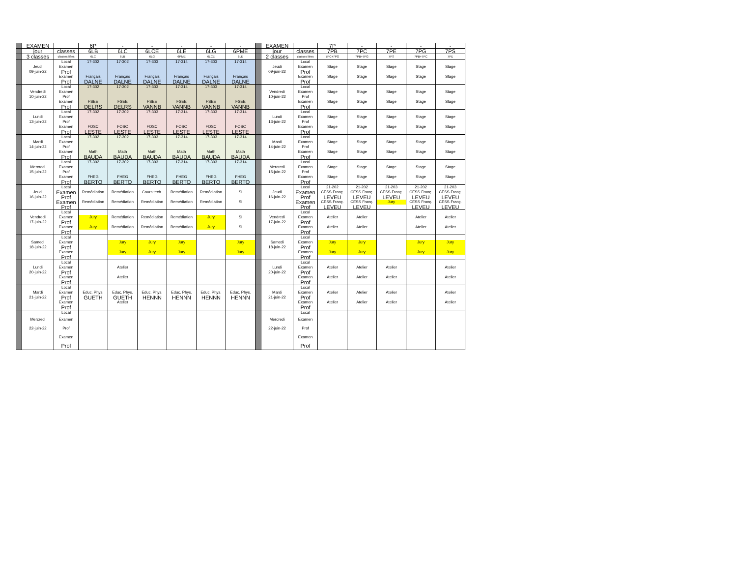| | EXAMEN | | 6P | - | - | - | - | - | | EXAMEN | | 7P | - | - | - | - |
| | jour | classes | 6LB | 6LC | 6LCE | 6LE | 6LG | 6PME | | jour | classes | 7PB | 7PC | 7PE | 7PG | 7PS |
| | 3 classes | classes liées | 6LC | 6LB | 6LG | 6PME | 6LCE | 6LE | | 2 classes | classes liées | 7PC+7PG | 7PB+7PG | 7PS | 7PB+7PC | 7PE |
| | | Local | 17-302 | 17-302 | 17-303 | 17-314 | 17-303 | 17-314 | | | Local | | | | | |
| | Jeudi | Examen | | | | | | | | Jeudi | Examen | Stage | Stage | Stage | Stage | Stage |
| | 09-juin-22 | Prof | | | | | | | | 09-juin-22 | Prof | | | | | |
| | | Examen | Français | Français | Français | Français | Français | Français | | | Examen | Stage | Stage | Stage | Stage | Stage |
| | | Prof | DALNE | DALNE | DALNE | DALNE | DALNE | DALNE | | | Prof | | | | | |
| | | Local | 17-302 | 17-302 | 17-303 | 17-314 | 17-303 | 17-314 | | | Local | | | | | |
| | Vendredi | Examen | | | | | | | | Vendredi | Examen | Stage | Stage | Stage | Stage | Stage |
| | 10-juin-22 | Prof | | | | | | | | 10-juin-22 | Prof | | | | | |
| | | Examen | FSEE | FSEE | FSEE | FSEE | FSEE | FSEE | | | Examen | Stage | Stage | Stage | Stage | Stage |
| | | Prof | DELRS | DELRS | VANNB | VANNB | VANNB | VANNB | | | Prof | | | | | |
| | | Local | 17-302 | 17-302 | 17-303 | 17-314 | 17-303 | 17-314 | | | Local | | | | | |
| | Lundi | Examen | | | | | | | | Lundi | Examen | Stage | Stage | Stage | Stage | Stage |
| | 13-juin-22 | Prof | | | | | | | | 13-juin-22 | Prof | | | | | |
| | | Examen | FOSC | FOSC | FOSC | FOSC | FOSC | FOSC | | | Examen | Stage | Stage | Stage | Stage | Stage |
| | | Prof | LESTE | LESTE | LESTE | LESTE | LESTE | LESTE | | | Prof | | | | | |
| | | Local | 17-302 | 17-302 | 17-303 | 17-314 | 17-303 | 17-314 | | | Local | | | | | |
| | Mardi | Examen | | | | | | | | Mardi | Examen | Stage | Stage | Stage | Stage | Stage |
| | 14-juin-22 | Prof | | | | | | | | 14-juin-22 | Prof | | | | | |
| | | Examen | Math | Math | Math | Math | Math | Math | | | Examen | Stage | Stage | Stage | Stage | Stage |
| | | Prof | BAUDA | BAUDA | BAUDA | BAUDA | BAUDA | BAUDA | | | Prof | | | | | |
| | | Local | 17-302 | 17-302 | 17-303 | 17-314 | 17-303 | 17-314 | | | Local | | | | | |
| | Mercredi | Examen | | | | | | | | Mercredi | Examen | Stage | Stage | Stage | Stage | Stage |
| | 15-juin-22 | Prof | | | | | | | | 15-juin-22 | Prof | | | | | |
| | | Examen | FHEG | FHEG | FHEG | FHEG | FHEG | FHEG | | | Examen | Stage | Stage | Stage | Stage | Stage |
| | | Prof | BERTO | BERTO | BERTO | BERTO | BERTO | BERTO | | | Prof | | | | | |
| | | Local | | | | | | | | | Local | 21-202 | 21-202 | 21-203 | 21-202 | 21-203 |
| | Jeudi | Examen | Remédiation | Remédiation | Cours tech. | Remédiation | Remédiation | SI | | Jeudi | Examen | CESS Franç. | CESS Franç. | CESS Franç. | CESS Franç. | CESS Franç. |
| | 16-juin-22 | Prof | | | | | | | | 16-juin-22 | Prof | LEVEU | LEVEU | LEVEU | LEVEU | LEVEU |
| | | Examen | Remédiation | Remédiation | Remédiation | Remédiation | Remédiation | SI | | | Examen | CESS Franç. | CESS Franç. | Jury | CESS Franç. | CESS Franç. |
| | | Prof | | | | | | | | | Prof | LEVEU | LEVEU | | LEVEU | LEVEU |
| | | Local | | | | | | | | | Local | | | | | |
| | Vendredi | Examen | Jury | Remédiation | Remédiation | Remédiation | Jury | SI | | Vendredi | Examen | Atelier | Atelier | | Atelier | Atelier |
| | 17-juin-22 | Prof | | | | | | | | 17-juin-22 | Prof | | | | | |
| | | Examen | Jury | Remédiation | Remédiation | Remédiation | Jury | SI | | | Examen | Atelier | Atelier | | Atelier | Atelier |
| | | Prof | | | | | | | | | Prof | | | | | |
| | | Local | | | | | | | | | Local | | | | | |
| | Samedi | Examen | | Jury | Jury | Jury | | Jury | | Samedi | Examen | Jury | Jury | | Jury | Jury |
| | 18-juin-22 | Prof | | | | | | | | 18-juin-22 | Prof | | | | | |
| | | Examen | | Jury | Jury | Jury | | Jury | | | Examen | Jury | Jury | | Jury | Jury |
| | | Prof | | | | | | | | | Prof | | | | | |
| | | Local | | | | | | | | | Local | | | | | |
| | Lundi | Examen | | Atelier | | | | | | Lundi | Examen | Atelier | Atelier | Atelier | | Atelier |
| | 20-juin-22 | Prof | | | | | | | | 20-juin-22 | Prof | | | | | |
| | | Examen | | Atelier | | | | | | | Examen | Atelier | Atelier | Atelier | | Atelier |
| | | Prof | | | | | | | | | Prof | | | | | |
| | | Local | | | | | | | | | Local | | | | | |
| | Mardi | Examen | Educ. Phys. | Educ. Phys. | Educ. Phys. | Educ. Phys. | Educ. Phys. | Educ. Phys. | | Mardi | Examen | Atelier | Atelier | Atelier | | Atelier |
| | 21-juin-22 | Prof | GUETH | GUETH | HENNN | HENNN | HENNN | HENNN | | 21-juin-22 | Prof | | | | | |
| | | Examen | | Atelier | | | | | | | Examen | Atelier | Atelier | Atelier | | Atelier |
| | | Prof | | | | | | | | | Prof | | | | | |
| | | Local | | | | | | | | | Local | | | | | |
| | Mercredi | Examen | | | | | | | | Mercredi | Examen | | | | | |
| | 22-juin-22 | Prof | | | | | | | | 22-juin-22 | Prof | | | | | |
| | | Examen | | | | | | | | | Examen | | | | | |
| | | Prof | | | | | | | | | Prof | | | | | |